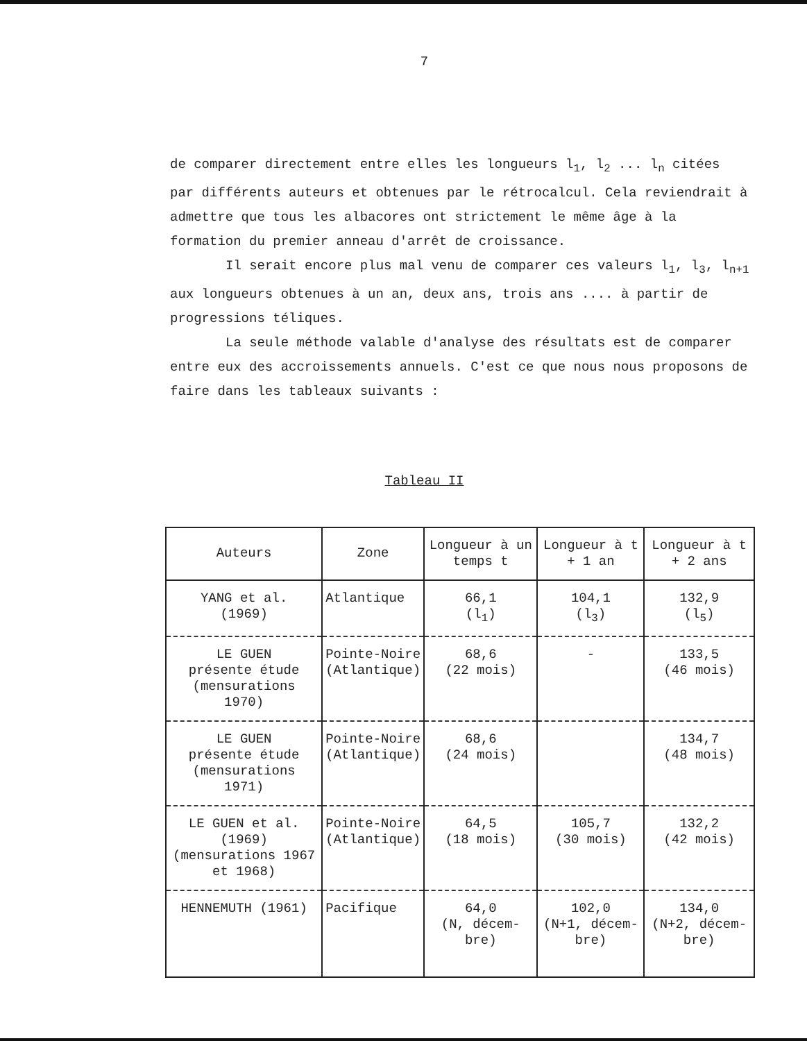7
de comparer directement entre elles les longueurs l<sub>1</sub>, l<sub>2</sub> ... l<sub>n</sub> citées par différents auteurs et obtenues par le rétrocalcul. Cela reviendrait à admettre que tous les albacores ont strictement le même âge à la formation du premier anneau d'arrêt de croissance.
Il serait encore plus mal venu de comparer ces valeurs l<sub>1</sub>, l<sub>3</sub>, l<sub>n+1</sub> aux longueurs obtenues à un an, deux ans, trois ans .... à partir de progressions téliques.
La seule méthode valable d'analyse des résultats est de comparer entre eux des accroissements annuels. C'est ce que nous nous proposons de faire dans les tableaux suivants :
Tableau II
| Auteurs | Zone | Longueur à un temps t | Longueur à t + 1 an | Longueur à t + 2 ans |
| --- | --- | --- | --- | --- |
| YANG et al. (1969) | Atlantique | 66,1 (l<sub>1</sub>) | 104,1 (l<sub>3</sub>) | 132,9 (l<sub>5</sub>) |
| LE GUEN présente étude (mensurations 1970) | Pointe-Noire (Atlantique) | 68,6 (22 mois) | - | 133,5 (46 mois) |
| LE GUEN présente étude (mensurations 1971) | Pointe-Noire (Atlantique) | 68,6 (24 mois) | | 134,7 (48 mois) |
| LE GUEN et al. (1969) (mensurations 1967 et 1968) | Pointe-Noire (Atlantique) | 64,5 (18 mois) | 105,7 (30 mois) | 132,2 (42 mois) |
| HENNEMUTH (1961) | Pacifique | 64,0 (N, décem- bre) | 102,0 (N+1, décem- bre) | 134,0 (N+2, décem- bre) |